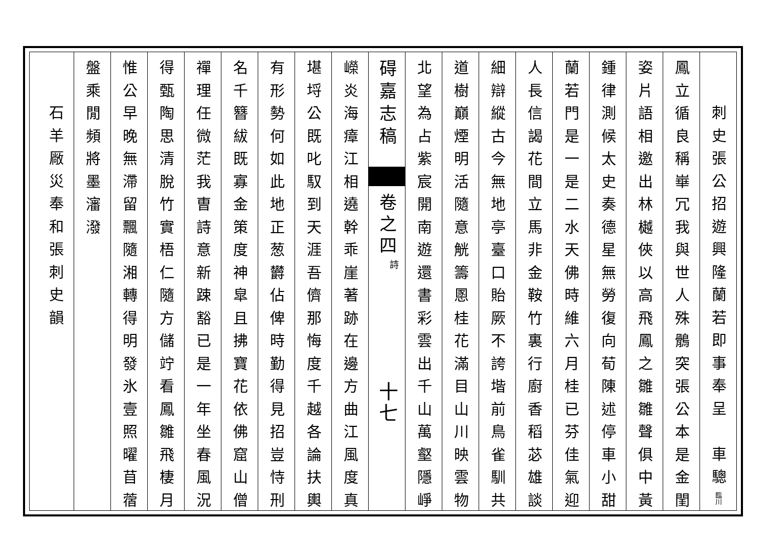刺史張公招遊興隆蘭若即事奉呈　車驄臨川
鳳立循良稱崋冗我與世人殊鶻突張公本是金閨
姿片語相邀出林樾俠以高飛鳳之雛雛聲俱中黃
鍾律測候太史奏德星無勞復向荀陳述停車小甜
蘭若門是一是二水天佛時維六月桂已芬佳氣迎
人長信謁花間立馬非金鞍竹裏行廚香稻苾雄談
細辯縱古今無地亭臺口貽厥不誇堦前鳥雀馴共
道樹巔煙明活隨意觥籌慁桂花滿目山川映雲物
北望為占紫宸開南遊還書彩雲出千山萬壑隱崢
碍嘉志稿
卷之四
詩
十七
嶸炎海瘴江相遶幹乖崖著跡在邊方曲江風度真
堪埒公既叱馭到天涯吾儕那悔度千越各論扶輿
有形勢何如此地正葱欝佔俾時勤得見招豈恃刑
名千簪紱既寡金策度神皐且拂寶花依佛窟山僧
禪理任微茫我曺詩意新踈豁已是一年坐春風況
得甄陶思清脫竹實梧仁隨方儲竚看鳳雛飛棲月
惟公早晚無滯留飄隨湘轉得明發氷壹照曜苜蓿
盤乘閒頻將墨瀋潑
石羊厰災奉和張刺史韻